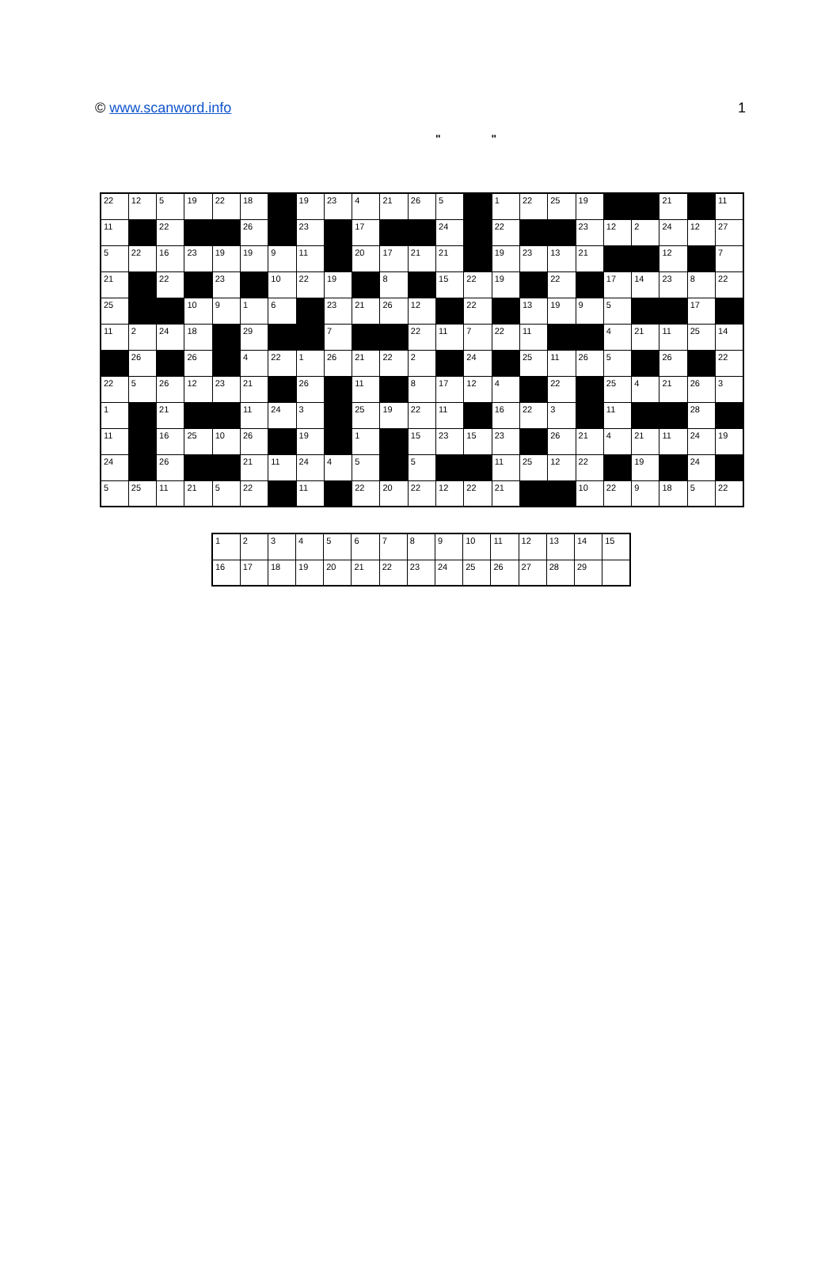© www.scanword.info 1
" "
| 22 | 12 | 5 | 19 | 22 | 18 | | 19 | 23 | 4 | 21 | 26 | 5 | | 1 | 22 | 25 | 19 | | | 21 | | 11 |
| 11 | | 22 | | | 26 | | 23 | | 17 | | | 24 | | 22 | | | 23 | 12 | 2 | 24 | 12 | 27 |
| 5 | 22 | 16 | 23 | 19 | 19 | 9 | 11 | | 20 | 17 | 21 | 21 | | 19 | 23 | 13 | 21 | | | 12 | | 7 |
| 21 | | 22 | | 23 | | 10 | 22 | 19 | | 8 | | 15 | 22 | 19 | | 22 | | 17 | 14 | 23 | 8 | 22 |
| 25 | | | 10 | 9 | 1 | 6 | | 23 | 21 | 26 | 12 | | 22 | | 13 | 19 | 9 | 5 | | | 17 | |
| 11 | 2 | 24 | 18 | | 29 | | | 7 | | | 22 | 11 | 7 | 22 | 11 | | | 4 | 21 | 11 | 25 | 14 |
| | 26 | | 26 | | 4 | 22 | 1 | 26 | 21 | 22 | 2 | | 24 | | 25 | 11 | 26 | 5 | | 26 | | 22 |
| 22 | 5 | 26 | 12 | 23 | 21 | | 26 | | 11 | | 8 | 17 | 12 | 4 | | 22 | | 25 | 4 | 21 | 26 | 3 |
| 1 | | 21 | | | 11 | 24 | 3 | | 25 | 19 | 22 | 11 | | 16 | 22 | 3 | | 11 | | | 28 | |
| 11 | | 16 | 25 | 10 | 26 | | 19 | | 1 | | 15 | 23 | 15 | 23 | | 26 | 21 | 4 | 21 | 11 | 24 | 19 |
| 24 | | 26 | | | 21 | 11 | 24 | 4 | 5 | | 5 | | | 11 | 25 | 12 | 22 | | 19 | | 24 | |
| 5 | 25 | 11 | 21 | 5 | 22 | | 11 | | 22 | 20 | 22 | 12 | 22 | 21 | | | 10 | 22 | 9 | 18 | 5 | 22 |
| 1 | 2 | 3 | 4 | 5 | 6 | 7 | 8 | 9 | 10 | 11 | 12 | 13 | 14 | 15 |
| 16 | 17 | 18 | 19 | 20 | 21 | 22 | 23 | 24 | 25 | 26 | 27 | 28 | 29 | |